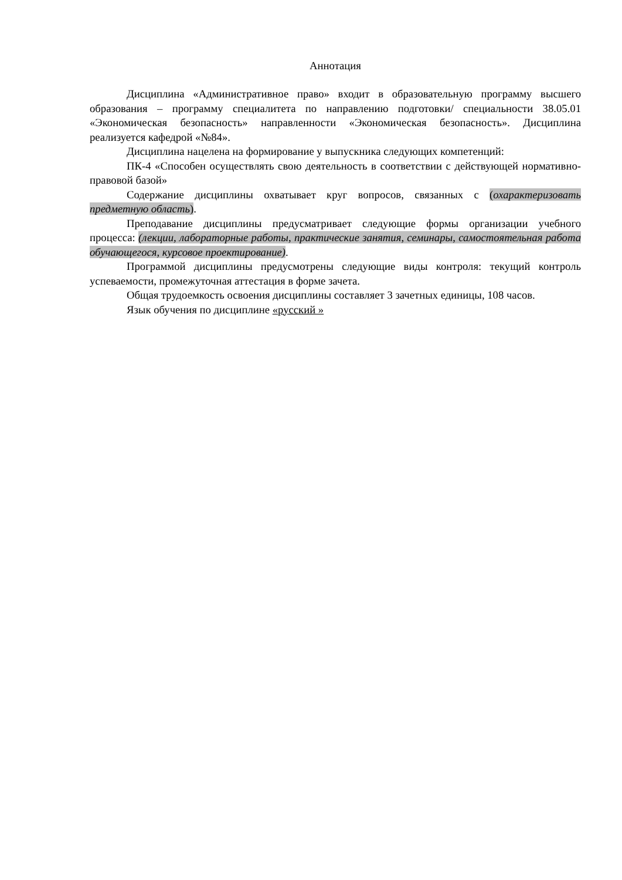Аннотация
Дисциплина «Административное право» входит в образовательную программу высшего образования – программу специалитета по направлению подготовки/ специальности 38.05.01 «Экономическая безопасность» направленности «Экономическая безопасность». Дисциплина реализуется кафедрой «№84».
Дисциплина нацелена на формирование у выпускника следующих компетенций:
ПК-4 «Способен осуществлять свою деятельность в соответствии с действующей нормативно-правовой базой»
Содержание дисциплины охватывает круг вопросов, связанных с (охарактеризовать предметную область).
Преподавание дисциплины предусматривает следующие формы организации учебного процесса: (лекции, лабораторные работы, практические занятия, семинары, самостоятельная работа обучающегося, курсовое проектирование).
Программой дисциплины предусмотрены следующие виды контроля: текущий контроль успеваемости, промежуточная аттестация в форме зачета.
Общая трудоемкость освоения дисциплины составляет 3 зачетных единицы, 108 часов.
Язык обучения по дисциплине «русский »